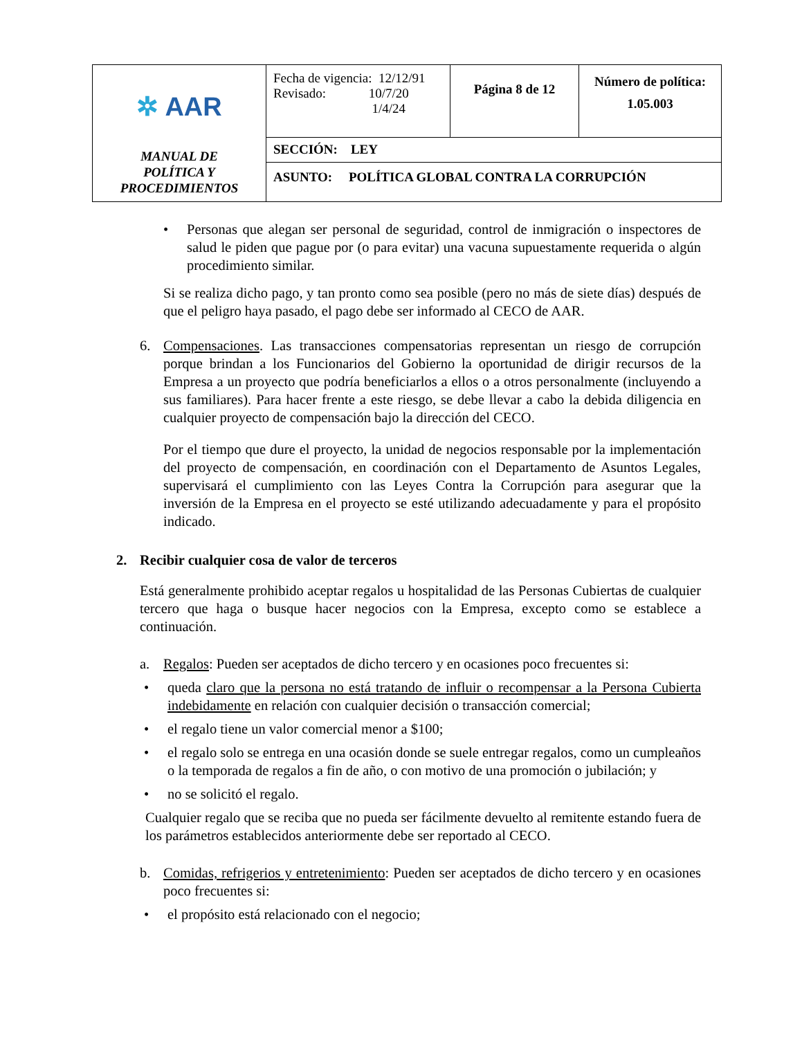| ✲ AAR MANUAL DE POLÍTICA Y PROCEDIMIENTOS | Fecha de vigencia: 12/12/91 Revisado: 10/7/20 1/4/24 | Página 8 de 12 | Número de política: 1.05.003 |
| | SECCIÓN: LEY | | |
| | ASUNTO: POLÍTICA GLOBAL CONTRA LA CORRUPCIÓN | | |
• Personas que alegan ser personal de seguridad, control de inmigración o inspectores de salud le piden que pague por (o para evitar) una vacuna supuestamente requerida o algún procedimiento similar.
Si se realiza dicho pago, y tan pronto como sea posible (pero no más de siete días) después de que el peligro haya pasado, el pago debe ser informado al CECO de AAR.
6. Compensaciones. Las transacciones compensatorias representan un riesgo de corrupción porque brindan a los Funcionarios del Gobierno la oportunidad de dirigir recursos de la Empresa a un proyecto que podría beneficiarlos a ellos o a otros personalmente (incluyendo a sus familiares). Para hacer frente a este riesgo, se debe llevar a cabo la debida diligencia en cualquier proyecto de compensación bajo la dirección del CECO.
Por el tiempo que dure el proyecto, la unidad de negocios responsable por la implementación del proyecto de compensación, en coordinación con el Departamento de Asuntos Legales, supervisará el cumplimiento con las Leyes Contra la Corrupción para asegurar que la inversión de la Empresa en el proyecto se esté utilizando adecuadamente y para el propósito indicado.
2. Recibir cualquier cosa de valor de terceros
Está generalmente prohibido aceptar regalos u hospitalidad de las Personas Cubiertas de cualquier tercero que haga o busque hacer negocios con la Empresa, excepto como se establece a continuación.
a. Regalos: Pueden ser aceptados de dicho tercero y en ocasiones poco frecuentes si:
• queda claro que la persona no está tratando de influir o recompensar a la Persona Cubierta indebidamente en relación con cualquier decisión o transacción comercial;
• el regalo tiene un valor comercial menor a $100;
• el regalo solo se entrega en una ocasión donde se suele entregar regalos, como un cumpleaños o la temporada de regalos a fin de año, o con motivo de una promoción o jubilación; y
• no se solicitó el regalo.
Cualquier regalo que se reciba que no pueda ser fácilmente devuelto al remitente estando fuera de los parámetros establecidos anteriormente debe ser reportado al CECO.
b. Comidas, refrigerios y entretenimiento: Pueden ser aceptados de dicho tercero y en ocasiones poco frecuentes si:
• el propósito está relacionado con el negocio;